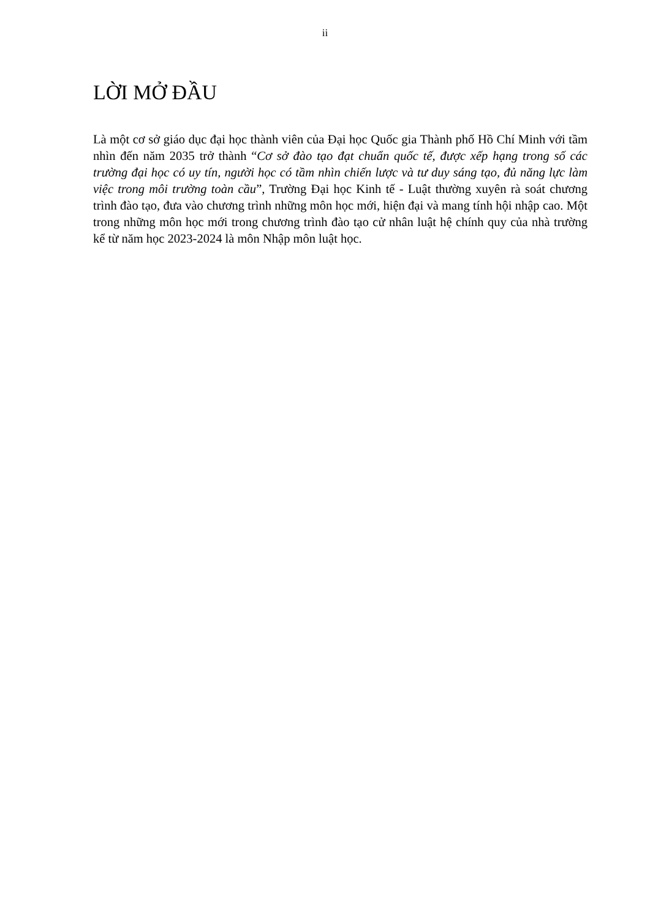ii
LỜI MỞ ĐẦU
Là một cơ sở giáo dục đại học thành viên của Đại học Quốc gia Thành phố Hồ Chí Minh với tầm nhìn đến năm 2035 trở thành “Cơ sở đào tạo đạt chuẩn quốc tế, được xếp hạng trong số các trường đại học có uy tín, người học có tầm nhìn chiến lược và tư duy sáng tạo, đủ năng lực làm việc trong môi trường toàn cầu”, Trường Đại học Kinh tế - Luật thường xuyên rà soát chương trình đào tạo, đưa vào chương trình những môn học mới, hiện đại và mang tính hội nhập cao. Một trong những môn học mới trong chương trình đào tạo cử nhân luật hệ chính quy của nhà trường kể từ năm học 2023-2024 là môn Nhập môn luật học.